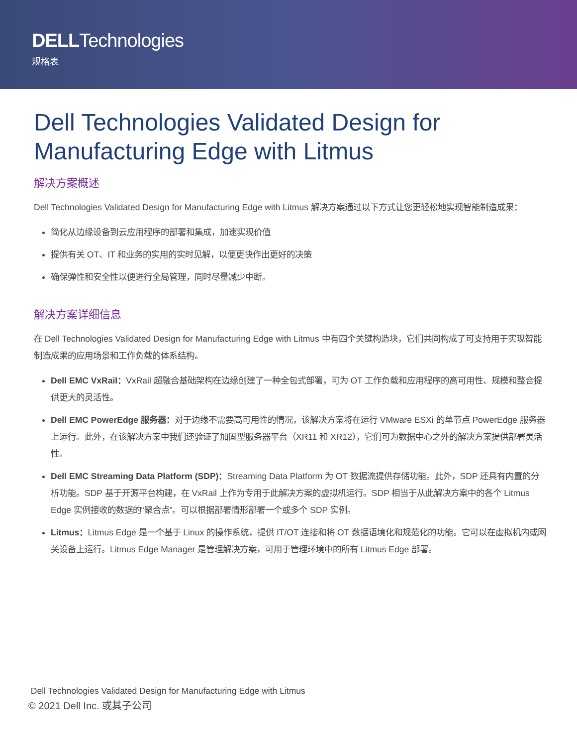DELLTechnologies
规格表
Dell Technologies Validated Design for Manufacturing Edge with Litmus
解决方案概述
Dell Technologies Validated Design for Manufacturing Edge with Litmus 解决方案通过以下方式让您更轻松地实现智能制造成果：
简化从边缘设备到云应用程序的部署和集成，加速实现价值
提供有关 OT、IT 和业务的实用的实时见解，以便更快作出更好的决策
确保弹性和安全性以便进行全局管理，同时尽量减少中断。
解决方案详细信息
在 Dell Technologies Validated Design for Manufacturing Edge with Litmus 中有四个关键构造块，它们共同构成了可支持用于实现智能制造成果的应用场景和工作负载的体系结构。
Dell EMC VxRail：VxRail 超融合基础架构在边缘创建了一种全包式部署，可为 OT 工作负载和应用程序的高可用性、规模和整合提供更大的灵活性。
Dell EMC PowerEdge 服务器：对于边缘不需要高可用性的情况，该解决方案将在运行 VMware ESXi 的单节点 PowerEdge 服务器上运行。此外，在该解决方案中我们还验证了加固型服务器平台（XR11 和 XR12），它们可为数据中心之外的解决方案提供部署灵活性。
Dell EMC Streaming Data Platform (SDP)：Streaming Data Platform 为 OT 数据流提供存储功能。此外，SDP 还具有内置的分析功能。SDP 基于开源平台构建，在 VxRail 上作为专用于此解决方案的虚拟机运行。SDP 相当于从此解决方案中的各个 Litmus Edge 实例接收的数据的“聚合点”。可以根据部署情形部署一个或多个 SDP 实例。
Litmus：Litmus Edge 是一个基于 Linux 的操作系统，提供 IT/OT 连接和将 OT 数据语境化和规范化的功能。它可以在虚拟机内或网关设备上运行。Litmus Edge Manager 是管理解决方案，可用于管理环境中的所有 Litmus Edge 部署。
Dell Technologies Validated Design for Manufacturing Edge with Litmus
© 2021 Dell Inc. 或其子公司